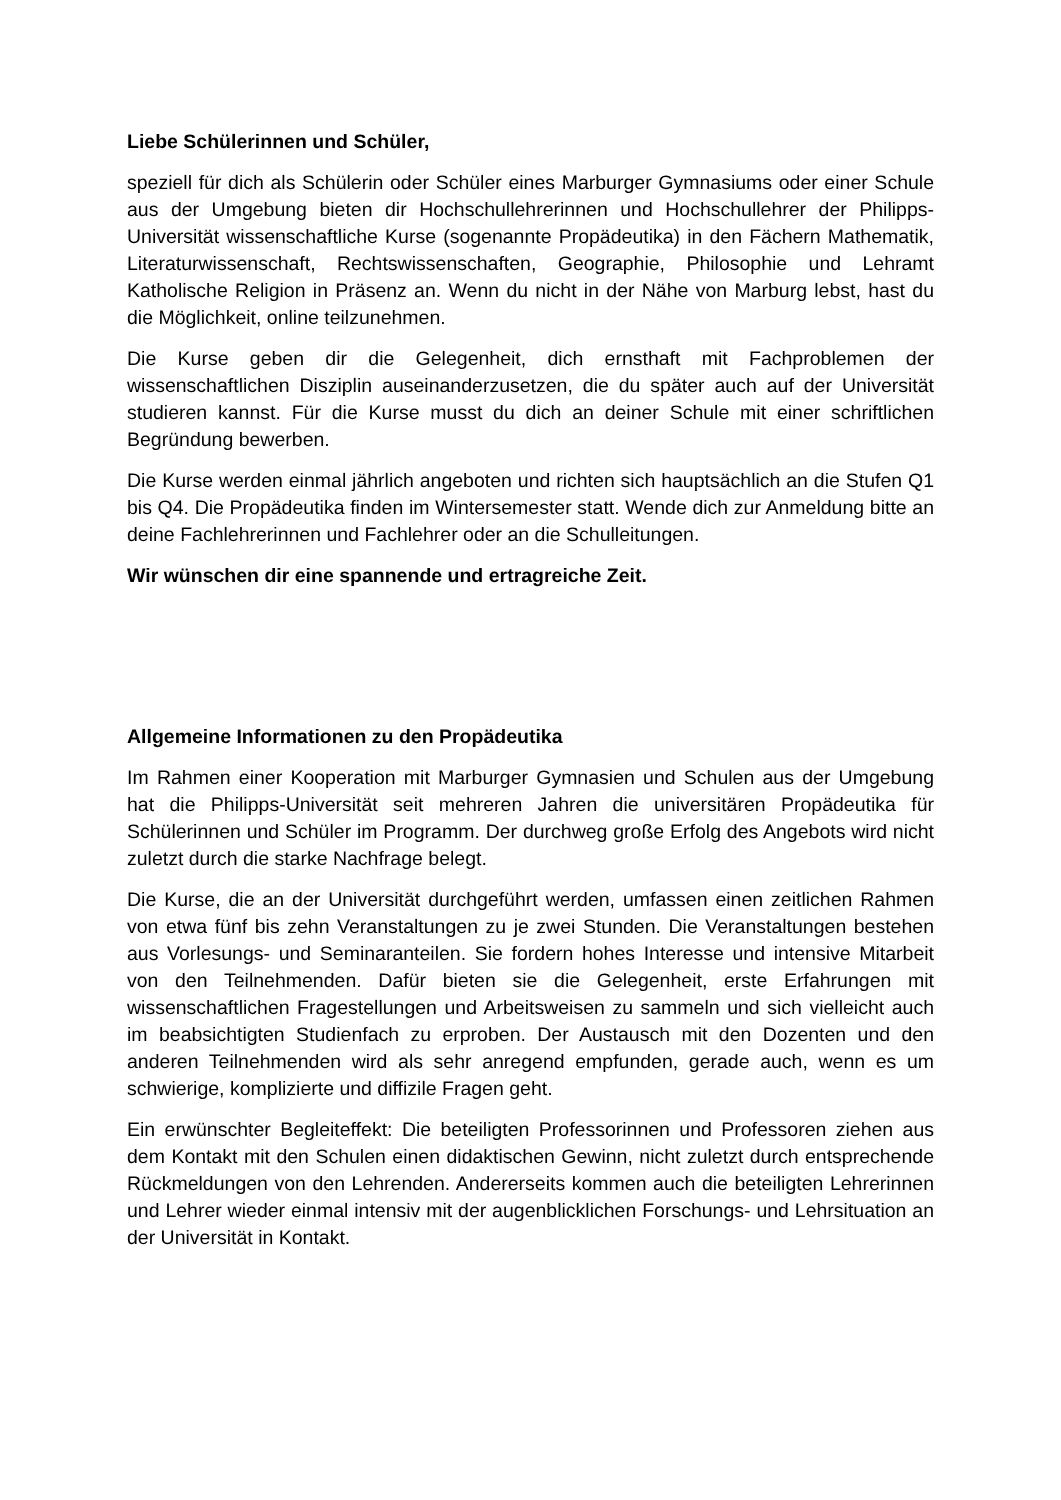Liebe Schülerinnen und Schüler,
speziell für dich als Schülerin oder Schüler eines Marburger Gymnasiums oder einer Schule aus der Umgebung bieten dir Hochschullehrerinnen und Hochschullehrer der Philipps-Universität wissenschaftliche Kurse (sogenannte Propädeutika) in den Fächern Mathematik, Literaturwissenschaft, Rechtswissenschaften, Geographie, Philosophie und Lehramt Katholische Religion in Präsenz an. Wenn du nicht in der Nähe von Marburg lebst, hast du die Möglichkeit, online teilzunehmen.
Die Kurse geben dir die Gelegenheit, dich ernsthaft mit Fachproblemen der wissenschaftlichen Disziplin auseinanderzusetzen, die du später auch auf der Universität studieren kannst. Für die Kurse musst du dich an deiner Schule mit einer schriftlichen Begründung bewerben.
Die Kurse werden einmal jährlich angeboten und richten sich hauptsächlich an die Stufen Q1 bis Q4. Die Propädeutika finden im Wintersemester statt. Wende dich zur Anmeldung bitte an deine Fachlehrerinnen und Fachlehrer oder an die Schulleitungen.
Wir wünschen dir eine spannende und ertragreiche Zeit.
Allgemeine Informationen zu den Propädeutika
Im Rahmen einer Kooperation mit Marburger Gymnasien und Schulen aus der Umgebung hat die Philipps-Universität seit mehreren Jahren die universitären Propädeutika für Schülerinnen und Schüler im Programm. Der durchweg große Erfolg des Angebots wird nicht zuletzt durch die starke Nachfrage belegt.
Die Kurse, die an der Universität durchgeführt werden, umfassen einen zeitlichen Rahmen von etwa fünf bis zehn Veranstaltungen zu je zwei Stunden. Die Veranstaltungen bestehen aus Vorlesungs- und Seminaranteilen. Sie fordern hohes Interesse und intensive Mitarbeit von den Teilnehmenden. Dafür bieten sie die Gelegenheit, erste Erfahrungen mit wissenschaftlichen Fragestellungen und Arbeitsweisen zu sammeln und sich vielleicht auch im beabsichtigten Studienfach zu erproben. Der Austausch mit den Dozenten und den anderen Teilnehmenden wird als sehr anregend empfunden, gerade auch, wenn es um schwierige, komplizierte und diffizile Fragen geht.
Ein erwünschter Begleiteffekt: Die beteiligten Professorinnen und Professoren ziehen aus dem Kontakt mit den Schulen einen didaktischen Gewinn, nicht zuletzt durch entsprechende Rückmeldungen von den Lehrenden. Andererseits kommen auch die beteiligten Lehrerinnen und Lehrer wieder einmal intensiv mit der augenblicklichen Forschungs- und Lehrsituation an der Universität in Kontakt.